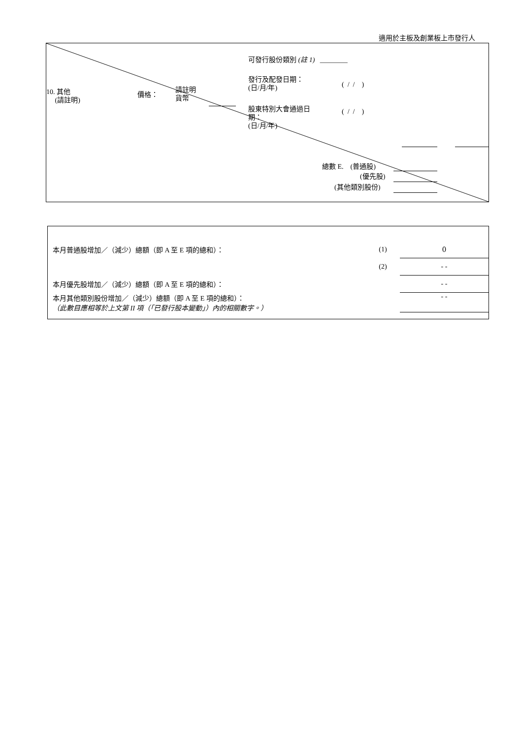適用於主板及創業板上市發行人
可發行股份類別 (註 1) ________
發行及配發日期：
(日/月/年)
( / / )
10. 其他
(請註明)
價格：
請註明
貨幣
股東特別大會通過日
期：
(日/月/年)
( / / )
總數 E. (普通股)
(優先股)
(其他類別股份)
| 本月普通股增加／（減少）總額（即 A 至 E 項的總和）： | (1) | 0 |
| | (2) | - - |
| 本月優先股增加／（減少）總額（即 A 至 E 項的總和）： | | - - |
| 本月其他類別股份增加／（減少）總額（即 A 至 E 項的總和）： （此數目應相等於上文第 II 項（「已發行股本變動」）內的相關數字。） | | - - |